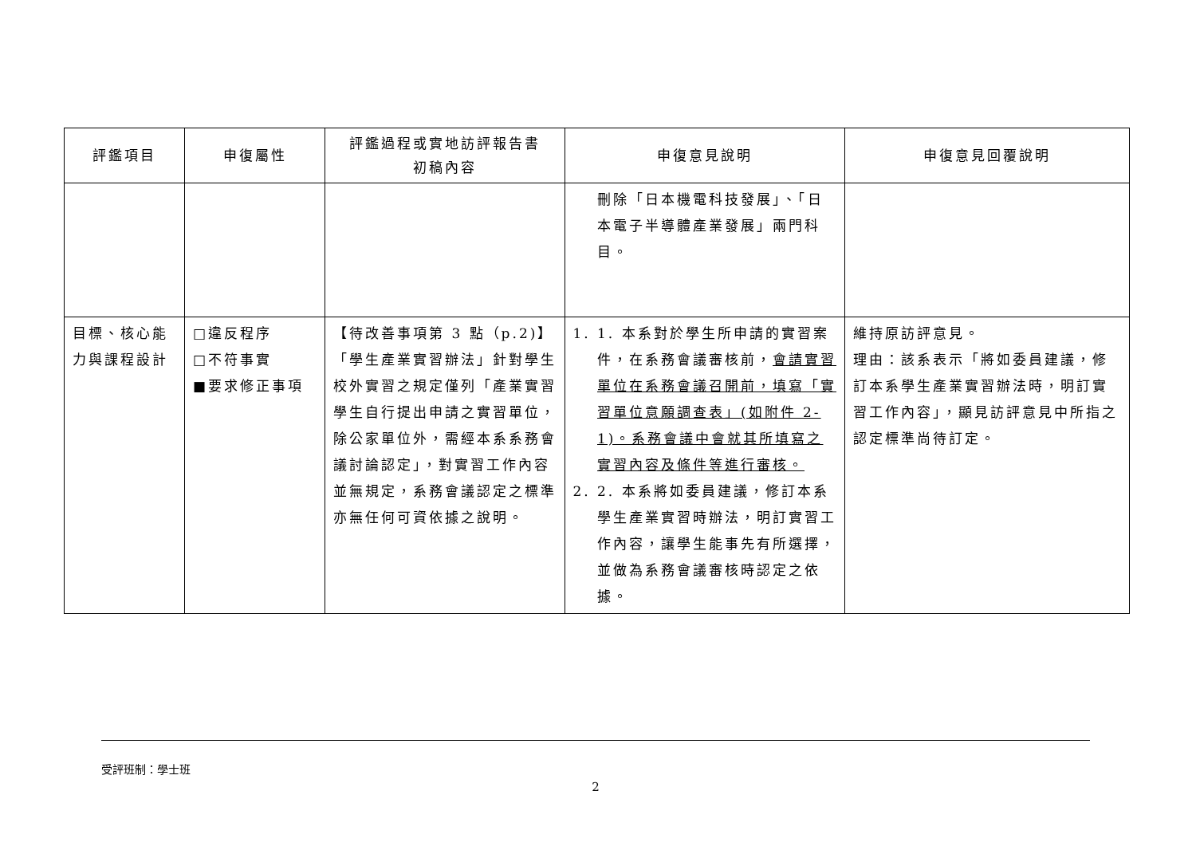| 評鑑項目 | 申復屬性 | 評鑑過程或實地訪評報告書 初稿內容 | 申復意見說明 | 申復意見回覆說明 |
| --- | --- | --- | --- | --- |
| | | | 刪除「日本機電科技發展」、「日本電子半導體產業發展」兩門科目。 | |
| 目標、核心能力與課程設計 | □違反程序 □不符事實 ■要求修正事項 | 【待改善事項第 3 點（p.2)】「學生產業實習辦法」針對學生校外實習之規定僅列「產業實習學生自行提出申請之實習單位，除公家單位外，需經本系系務會議討論認定」，對實習工作內容並無規定，系務會議認定之標準亦無任何可資依據之說明。 | 1. 1. 本系對於學生所申請的實習案件，在系務會議審核前， 會請實習單位在系務會議召開前，填寫「實習單位意願調查表」(如附件 2-1)。系務會議中會就其所填寫之實習內容及條件等進行審核。 2. 2. 本系將如委員建議，修訂本系學生產業實習時辦法，明訂實習工作內容，讓學生能事先有所選擇，並做為系務會議審核時認定之依據。 | 維持原訪評意見。 理由：該系表示「將如委員建議，修訂本系學生產業實習辦法時，明訂實習工作內容」，顯見訪評意見中所指之認定標準尚待訂定。 |
受評班制：學士班
2